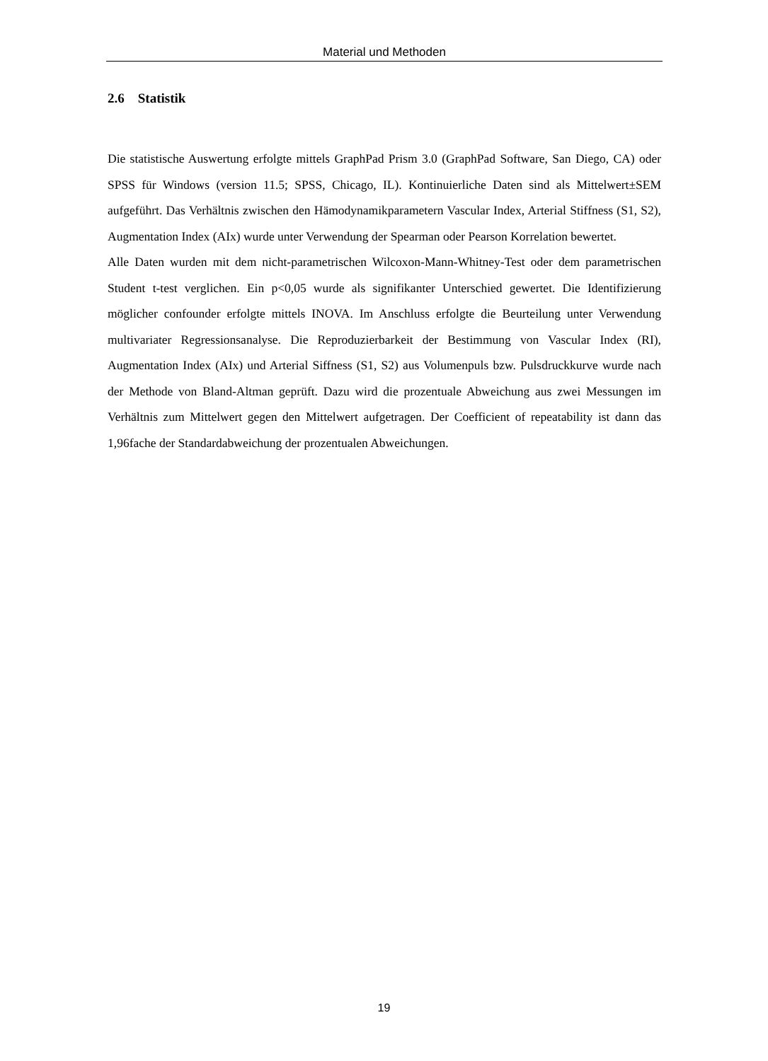Material und Methoden
2.6 Statistik
Die statistische Auswertung erfolgte mittels GraphPad Prism 3.0 (GraphPad Software, San Diego, CA) oder SPSS für Windows (version 11.5; SPSS, Chicago, IL). Kontinuierliche Daten sind als Mittelwert±SEM aufgeführt. Das Verhältnis zwischen den Hämodynamikparametern Vascular Index, Arterial Stiffness (S1, S2), Augmentation Index (AIx) wurde unter Verwendung der Spearman oder Pearson Korrelation bewertet.
Alle Daten wurden mit dem nicht-parametrischen Wilcoxon-Mann-Whitney-Test oder dem parametrischen Student t-test verglichen. Ein p<0,05 wurde als signifikanter Unterschied gewertet. Die Identifizierung möglicher confounder erfolgte mittels INOVA. Im Anschluss erfolgte die Beurteilung unter Verwendung multivariater Regressionsanalyse. Die Reproduzierbarkeit der Bestimmung von Vascular Index (RI), Augmentation Index (AIx) und Arterial Siffness (S1, S2) aus Volumenpuls bzw. Pulsdruckkurve wurde nach der Methode von Bland-Altman geprüft. Dazu wird die prozentuale Abweichung aus zwei Messungen im Verhältnis zum Mittelwert gegen den Mittelwert aufgetragen. Der Coefficient of repeatability ist dann das 1,96fache der Standardabweichung der prozentualen Abweichungen.
19